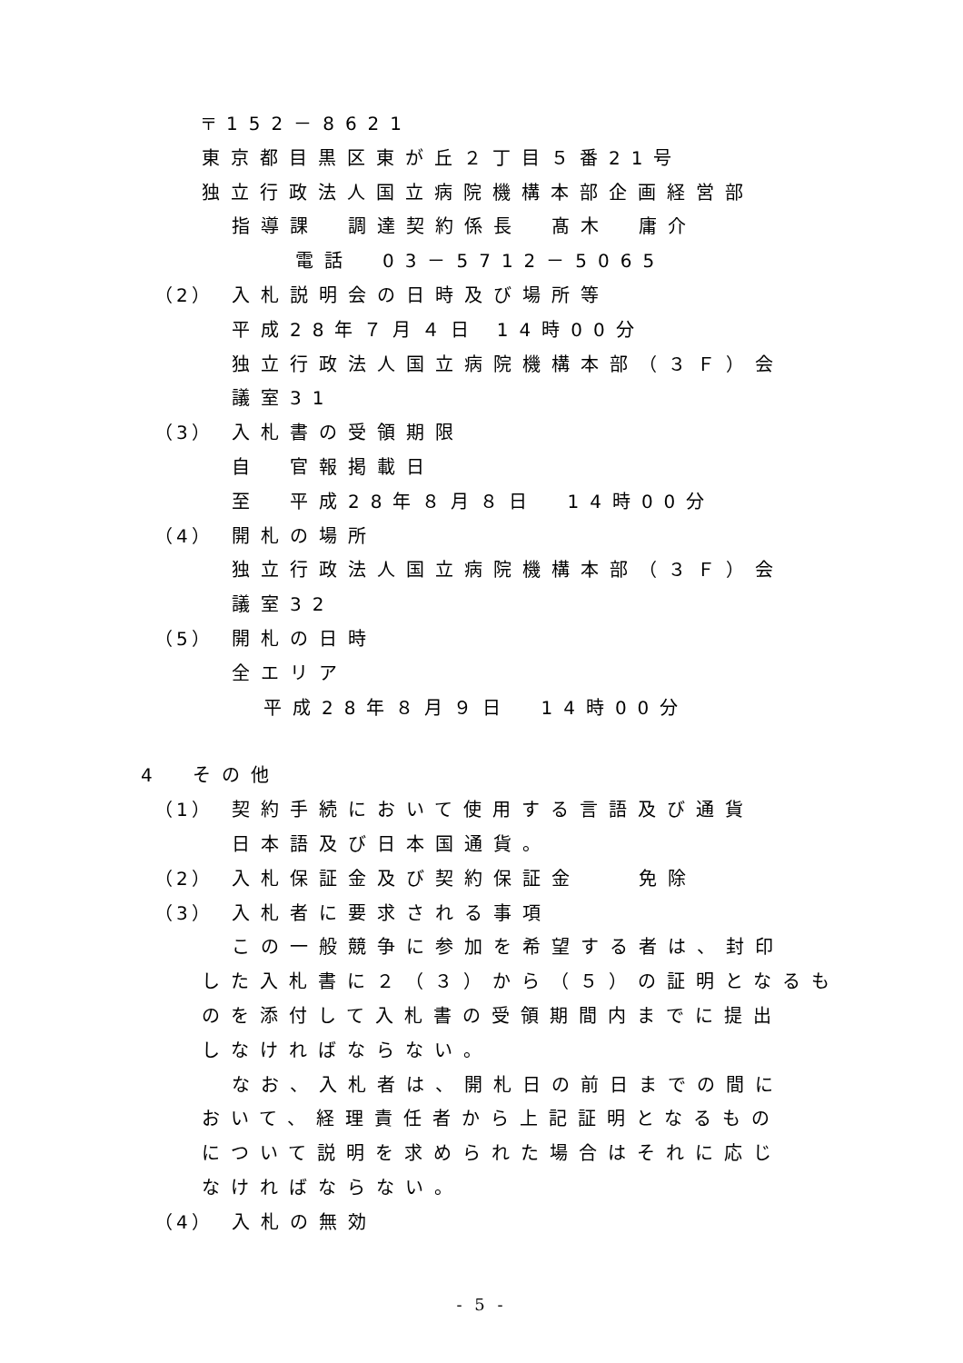〒152－8621
東京都目黒区東が丘２丁目５番21号
独立行政法人国立病院機構本部企画経営部
指導課　調達契約係長　髙木　庸介
電話　03－5712－5065
（2） 入札説明会の日時及び場所等
平成28年７月４日 14時00分
独立行政法人国立病院機構本部（３Ｆ）会
議室31
（3） 入札書の受領期限
自　官報掲載日
至　平成28年８月８日　14時00分
（4） 開札の場所
独立行政法人国立病院機構本部（３Ｆ）会
議室32
（5） 開札の日時
全エリア
平成28年８月９日　14時00分
4　その他
（1） 契約手続において使用する言語及び通貨
日本語及び日本国通貨。
（2） 入札保証金及び契約保証金　　免除
（3） 入札者に要求される事項
この一般競争に参加を希望する者は、封印
した入札書に２（３）から（５）の証明となるも
のを添付して入札書の受領期間内までに提出
しなければならない。
なお、入札者は、開札日の前日までの間に
おいて、経理責任者から上記証明となるもの
について説明を求められた場合はそれに応じ
なければならない。
（4） 入札の無効
- 5 -